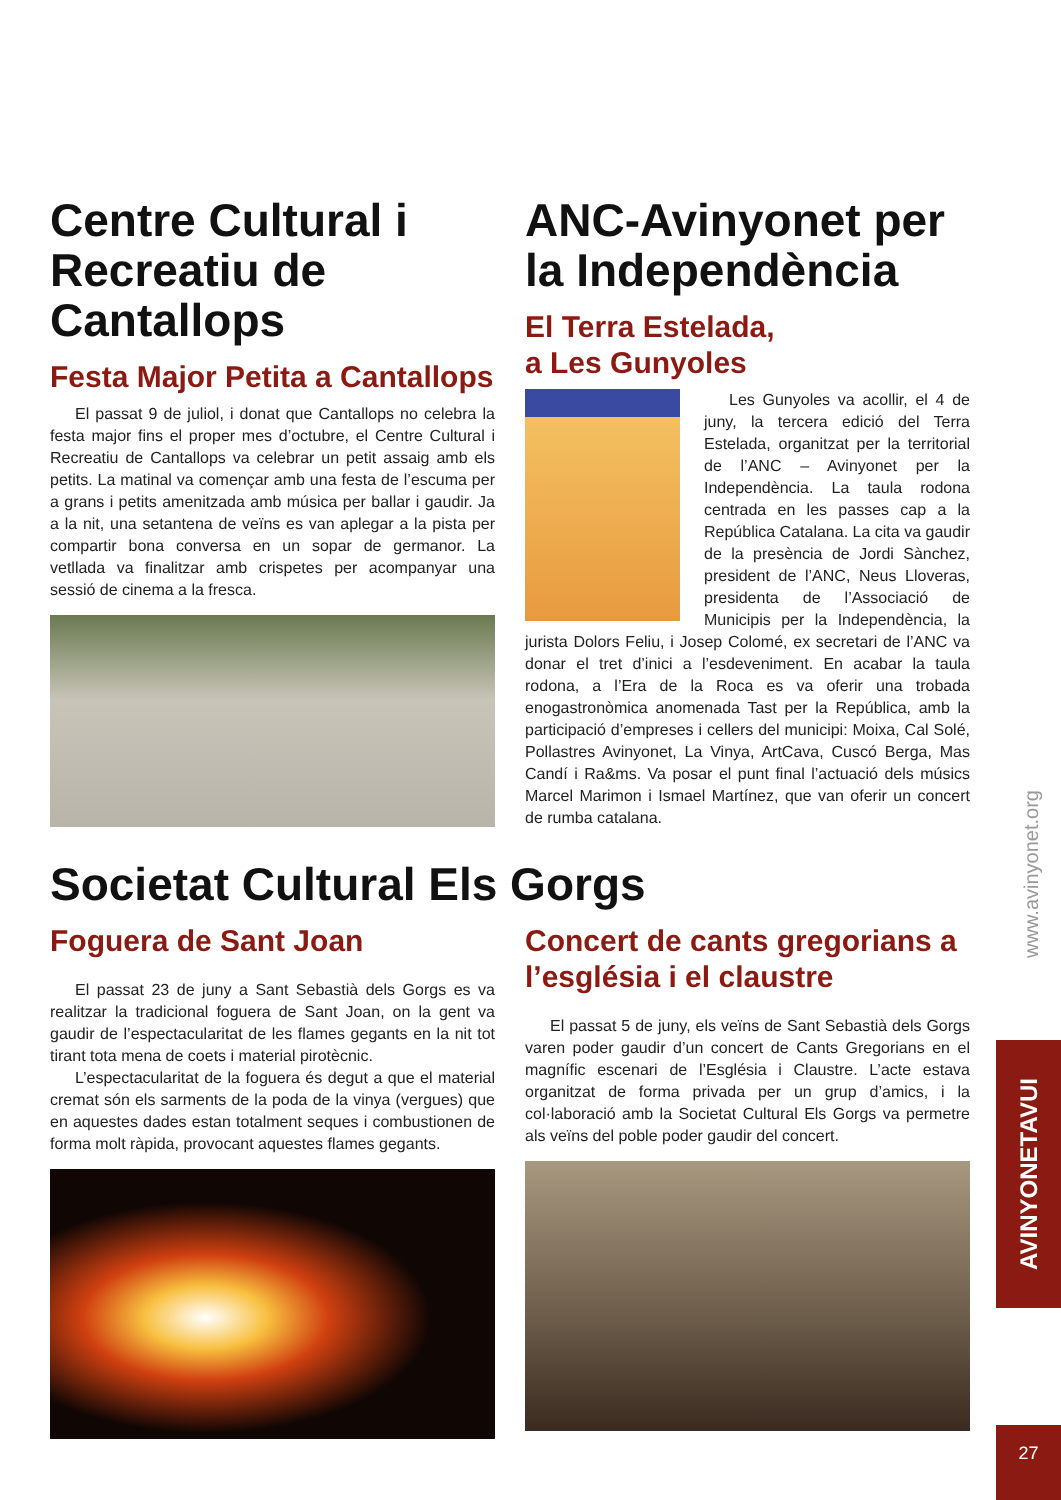Centre Cultural i Recreatiu de Cantallops
Festa Major Petita a Cantallops
El passat 9 de juliol, i donat que Cantallops no celebra la festa major fins el proper mes d’octubre, el Centre Cultural i Recreatiu de Cantallops va celebrar un petit assaig amb els petits. La matinal va començar amb una festa de l’escuma per a grans i petits amenitzada amb música per ballar i gaudir. Ja a la nit, una setantena de veïns es van aplegar a la pista per compartir bona conversa en un sopar de germanor. La vetllada va finalitzar amb crispetes per acompanyar una sessió de cinema a la fresca.
ANC-Avinyonet per la Independència
El Terra Estelada,
a Les Gunyoles
Les Gunyoles va acollir, el 4 de juny, la tercera edició del Terra Estelada, organitzat per la territorial de l’ANC – Avinyonet per la Independència. La taula rodona centrada en les passes cap a la República Catalana. La cita va gaudir de la presència de Jordi Sànchez, president de l’ANC, Neus Lloveras, presidenta de l’Associació de Municipis per la Independència, la jurista Dolors Feliu, i Josep Colomé, ex secretari de l’ANC va donar el tret d’inici a l’esdeveniment. En acabar la taula rodona, a l’Era de la Roca es va oferir una trobada enogastronòmica anomenada Tast per la República, amb la participació d’empreses i cellers del municipi: Moixa, Cal Solé, Pollastres Avinyonet, La Vinya, ArtCava, Cuscó Berga, Mas Candí i Ra&ms. Va posar el punt final l’actuació dels músics Marcel Marimon i Ismael Martínez, que van oferir un concert de rumba catalana.
Societat Cultural Els Gorgs
Foguera de Sant Joan
El passat 23 de juny a Sant Sebastià dels Gorgs es va realitzar la tradicional foguera de Sant Joan, on la gent va gaudir de l’espectacularitat de les flames gegants en la nit tot tirant tota mena de coets i material pirotècnic.
L’espectacularitat de la foguera és degut a que el material cremat són els sarments de la poda de la vinya (vergues) que en aquestes dades estan totalment seques i combustionen de forma molt ràpida, provocant aquestes flames gegants.
Concert de cants gregorians a l’església i el claustre
El passat 5 de juny, els veïns de Sant Sebastià dels Gorgs varen poder gaudir d’un concert de Cants Gregorians en el magnífic escenari de l’Església i Claustre. L’acte estava organitzat de forma privada per un grup d’amics, i la col·laboració amb la Societat Cultural Els Gorgs va permetre als veïns del poble poder gaudir del concert.
www.avinyonet.org
AVINYONETAVUI
27